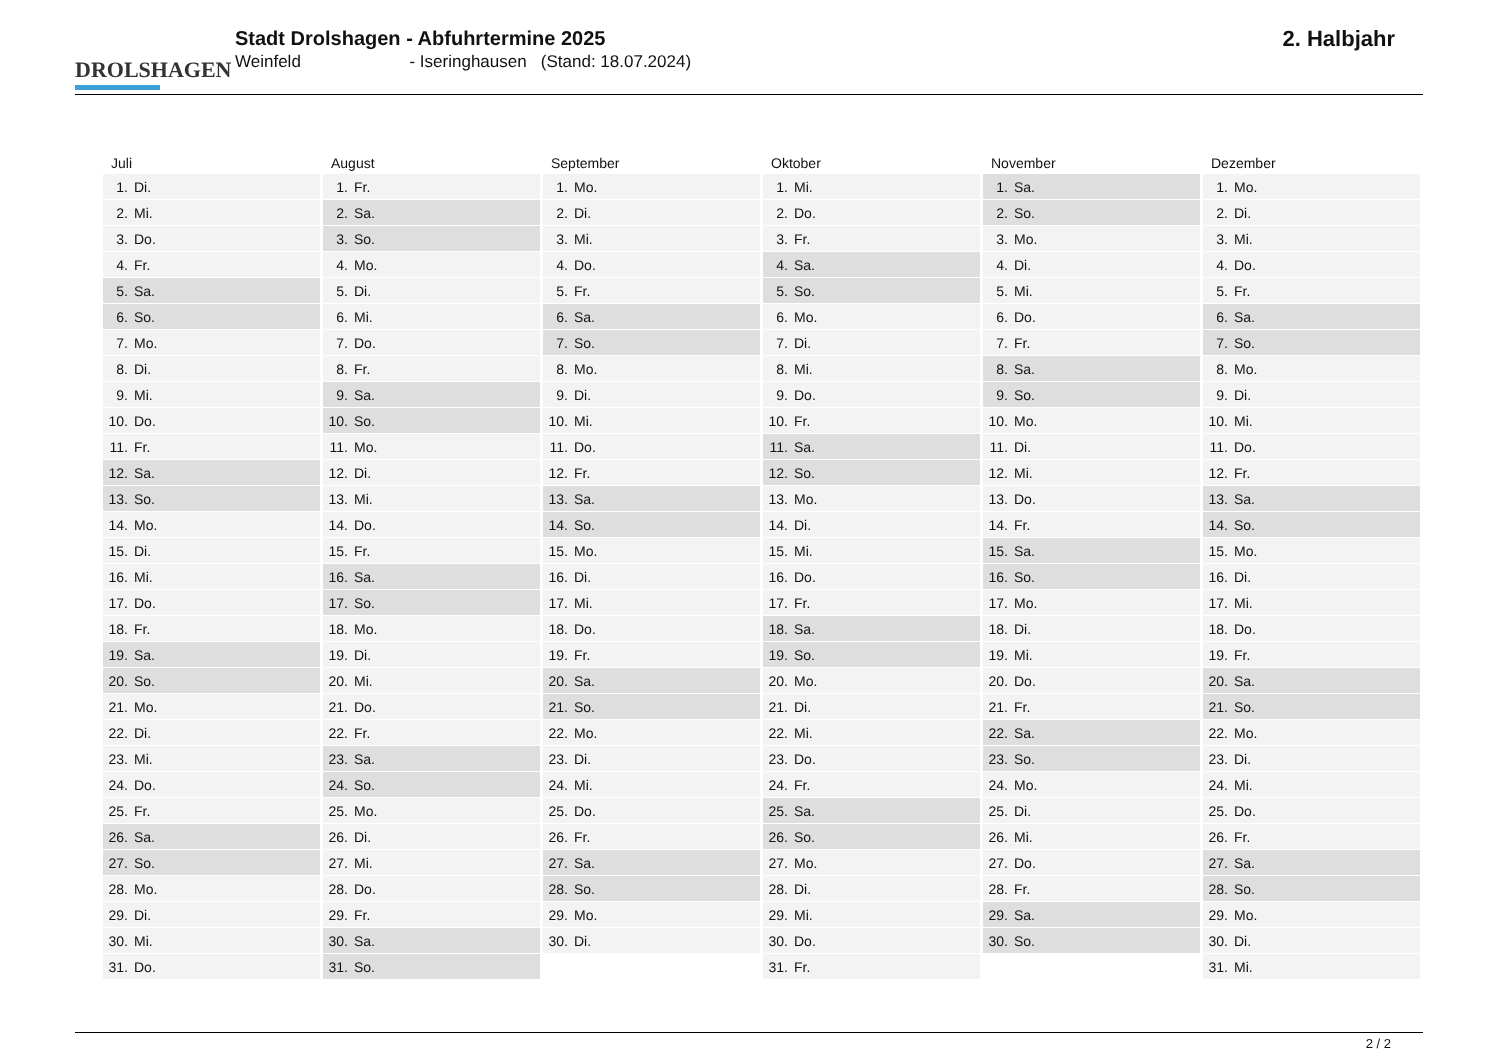DROLSHAGEN
Stadt Drolshagen - Abfuhrtermine 2025
Weinfeld - Iseringhausen (Stand: 18.07.2024)
2. Halbjahr
| Juli | August | September | Oktober | November | Dezember |
| --- | --- | --- | --- | --- | --- |
| 1. Di. | 1. Fr. | 1. Mo. | 1. Mi. | 1. Sa. | 1. Mo. |
| 2. Mi. | 2. Sa. | 2. Di. | 2. Do. | 2. So. | 2. Di. |
| 3. Do. | 3. So. | 3. Mi. | 3. Fr. | 3. Mo. | 3. Mi. |
| 4. Fr. | 4. Mo. | 4. Do. | 4. Sa. | 4. Di. | 4. Do. |
| 5. Sa. | 5. Di. | 5. Fr. | 5. So. | 5. Mi. | 5. Fr. |
| 6. So. | 6. Mi. | 6. Sa. | 6. Mo. | 6. Do. | 6. Sa. |
| 7. Mo. | 7. Do. | 7. So. | 7. Di. | 7. Fr. | 7. So. |
| 8. Di. | 8. Fr. | 8. Mo. | 8. Mi. | 8. Sa. | 8. Mo. |
| 9. Mi. | 9. Sa. | 9. Di. | 9. Do. | 9. So. | 9. Di. |
| 10. Do. | 10. So. | 10. Mi. | 10. Fr. | 10. Mo. | 10. Mi. |
| 11. Fr. | 11. Mo. | 11. Do. | 11. Sa. | 11. Di. | 11. Do. |
| 12. Sa. | 12. Di. | 12. Fr. | 12. So. | 12. Mi. | 12. Fr. |
| 13. So. | 13. Mi. | 13. Sa. | 13. Mo. | 13. Do. | 13. Sa. |
| 14. Mo. | 14. Do. | 14. So. | 14. Di. | 14. Fr. | 14. So. |
| 15. Di. | 15. Fr. | 15. Mo. | 15. Mi. | 15. Sa. | 15. Mo. |
| 16. Mi. | 16. Sa. | 16. Di. | 16. Do. | 16. So. | 16. Di. |
| 17. Do. | 17. So. | 17. Mi. | 17. Fr. | 17. Mo. | 17. Mi. |
| 18. Fr. | 18. Mo. | 18. Do. | 18. Sa. | 18. Di. | 18. Do. |
| 19. Sa. | 19. Di. | 19. Fr. | 19. So. | 19. Mi. | 19. Fr. |
| 20. So. | 20. Mi. | 20. Sa. | 20. Mo. | 20. Do. | 20. Sa. |
| 21. Mo. | 21. Do. | 21. So. | 21. Di. | 21. Fr. | 21. So. |
| 22. Di. | 22. Fr. | 22. Mo. | 22. Mi. | 22. Sa. | 22. Mo. |
| 23. Mi. | 23. Sa. | 23. Di. | 23. Do. | 23. So. | 23. Di. |
| 24. Do. | 24. So. | 24. Mi. | 24. Fr. | 24. Mo. | 24. Mi. |
| 25. Fr. | 25. Mo. | 25. Do. | 25. Sa. | 25. Di. | 25. Do. |
| 26. Sa. | 26. Di. | 26. Fr. | 26. So. | 26. Mi. | 26. Fr. |
| 27. So. | 27. Mi. | 27. Sa. | 27. Mo. | 27. Do. | 27. Sa. |
| 28. Mo. | 28. Do. | 28. So. | 28. Di. | 28. Fr. | 28. So. |
| 29. Di. | 29. Fr. | 29. Mo. | 29. Mi. | 29. Sa. | 29. Mo. |
| 30. Mi. | 30. Sa. | 30. Di. | 30. Do. | 30. So. | 30. Di. |
| 31. Do. | 31. So. | | 31. Fr. | | 31. Mi. |
2 / 2